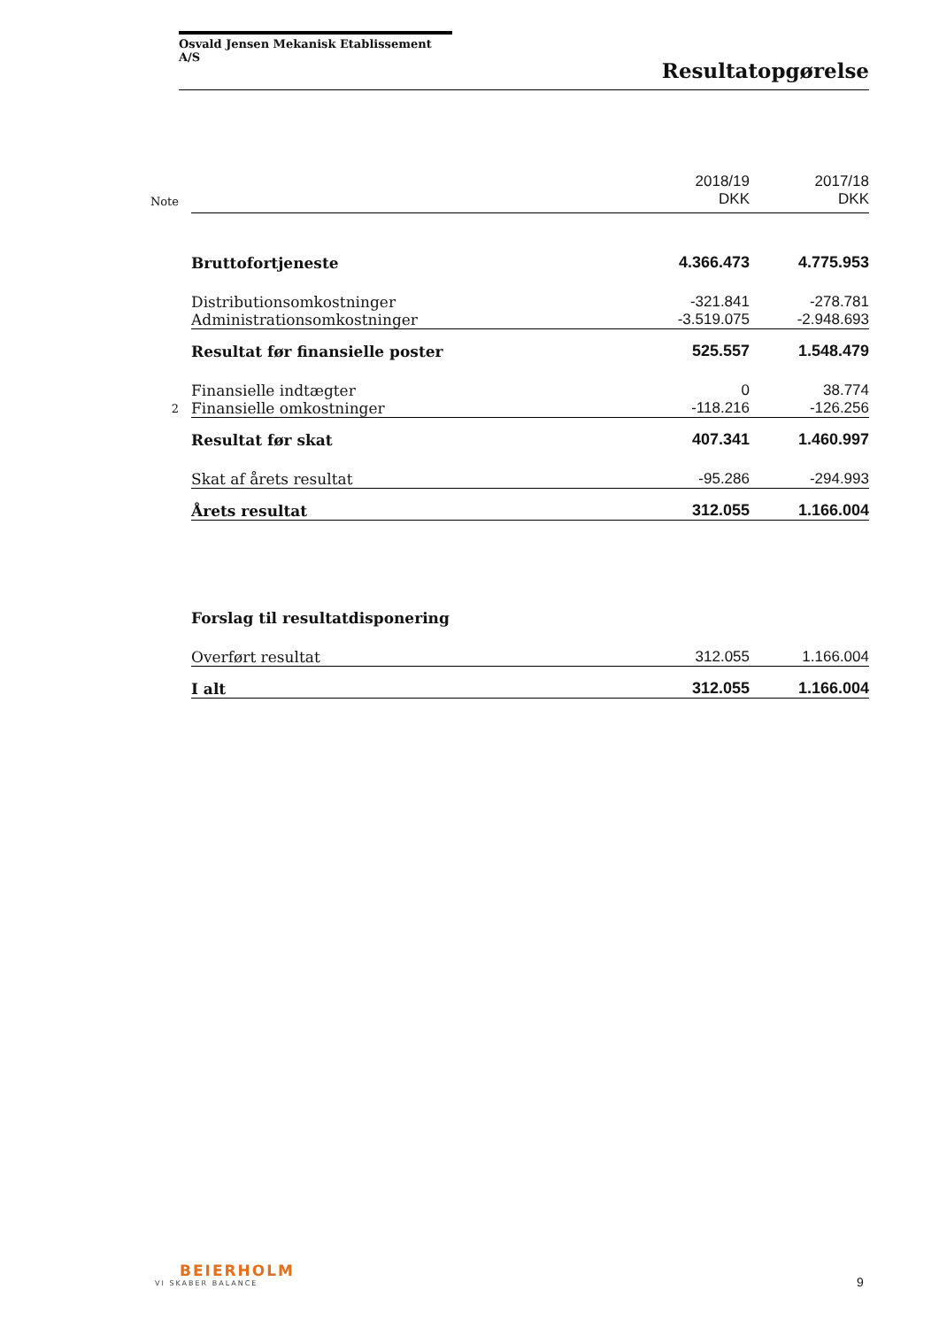Osvald Jensen Mekanisk Etablissement A/S
Resultatopgørelse
| Note | | 2018/19 DKK | 2017/18 DKK |
| | Bruttofortjeneste | 4.366.473 | 4.775.953 |
| | Distributionsomkostninger | -321.841 | -278.781 |
| | Administrationsomkostninger | -3.519.075 | -2.948.693 |
| | Resultat før finansielle poster | 525.557 | 1.548.479 |
| | Finansielle indtægter | 0 | 38.774 |
| 2 | Finansielle omkostninger | -118.216 | -126.256 |
| | Resultat før skat | 407.341 | 1.460.997 |
| | Skat af årets resultat | -95.286 | -294.993 |
| | Årets resultat | 312.055 | 1.166.004 |
| | Forslag til resultatdisponering | | |
| | Overført resultat | 312.055 | 1.166.004 |
| | I alt | 312.055 | 1.166.004 |
BEIERHOLM
VI SKABER BALANCE
9